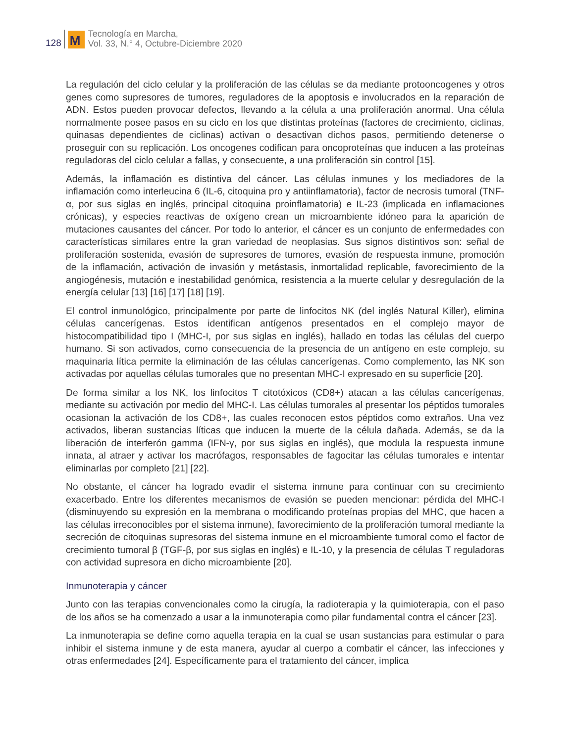128
M
Tecnología en Marcha,
Vol. 33, N.° 4, Octubre-Diciembre 2020
La regulación del ciclo celular y la proliferación de las células se da mediante protooncogenes y otros genes como supresores de tumores, reguladores de la apoptosis e involucrados en la reparación de ADN. Estos pueden provocar defectos, llevando a la célula a una proliferación anormal. Una célula normalmente posee pasos en su ciclo en los que distintas proteínas (factores de crecimiento, ciclinas, quinasas dependientes de ciclinas) activan o desactivan dichos pasos, permitiendo detenerse o proseguir con su replicación. Los oncogenes codifican para oncoproteínas que inducen a las proteínas reguladoras del ciclo celular a fallas, y consecuente, a una proliferación sin control [15].
Además, la inflamación es distintiva del cáncer. Las células inmunes y los mediadores de la inflamación como interleucina 6 (IL-6, citoquina pro y antiinflamatoria), factor de necrosis tumoral (TNF-α, por sus siglas en inglés, principal citoquina proinflamatoria) e IL-23 (implicada en inflamaciones crónicas), y especies reactivas de oxígeno crean un microambiente idóneo para la aparición de mutaciones causantes del cáncer. Por todo lo anterior, el cáncer es un conjunto de enfermedades con características similares entre la gran variedad de neoplasias. Sus signos distintivos son: señal de proliferación sostenida, evasión de supresores de tumores, evasión de respuesta inmune, promoción de la inflamación, activación de invasión y metástasis, inmortalidad replicable, favorecimiento de la angiogénesis, mutación e inestabilidad genómica, resistencia a la muerte celular y desregulación de la energía celular [13] [16] [17] [18] [19].
El control inmunológico, principalmente por parte de linfocitos NK (del inglés Natural Killer), elimina células cancerígenas. Estos identifican antígenos presentados en el complejo mayor de histocompatibilidad tipo I (MHC-I, por sus siglas en inglés), hallado en todas las células del cuerpo humano. Si son activados, como consecuencia de la presencia de un antígeno en este complejo, su maquinaria lítica permite la eliminación de las células cancerígenas. Como complemento, las NK son activadas por aquellas células tumorales que no presentan MHC-I expresado en su superficie [20].
De forma similar a los NK, los linfocitos T citotóxicos (CD8+) atacan a las células cancerígenas, mediante su activación por medio del MHC-I. Las células tumorales al presentar los péptidos tumorales ocasionan la activación de los CD8+, las cuales reconocen estos péptidos como extraños. Una vez activados, liberan sustancias líticas que inducen la muerte de la célula dañada. Además, se da la liberación de interferón gamma (IFN-γ, por sus siglas en inglés), que modula la respuesta inmune innata, al atraer y activar los macrófagos, responsables de fagocitar las células tumorales e intentar eliminarlas por completo [21] [22].
No obstante, el cáncer ha logrado evadir el sistema inmune para continuar con su crecimiento exacerbado. Entre los diferentes mecanismos de evasión se pueden mencionar: pérdida del MHC-I (disminuyendo su expresión en la membrana o modificando proteínas propias del MHC, que hacen a las células irreconocibles por el sistema inmune), favorecimiento de la proliferación tumoral mediante la secreción de citoquinas supresoras del sistema inmune en el microambiente tumoral como el factor de crecimiento tumoral β (TGF-β, por sus siglas en inglés) e IL-10, y la presencia de células T reguladoras con actividad supresora en dicho microambiente [20].
Inmunoterapia y cáncer
Junto con las terapias convencionales como la cirugía, la radioterapia y la quimioterapia, con el paso de los años se ha comenzado a usar a la inmunoterapia como pilar fundamental contra el cáncer [23].
La inmunoterapia se define como aquella terapia en la cual se usan sustancias para estimular o para inhibir el sistema inmune y de esta manera, ayudar al cuerpo a combatir el cáncer, las infecciones y otras enfermedades [24]. Específicamente para el tratamiento del cáncer, implica